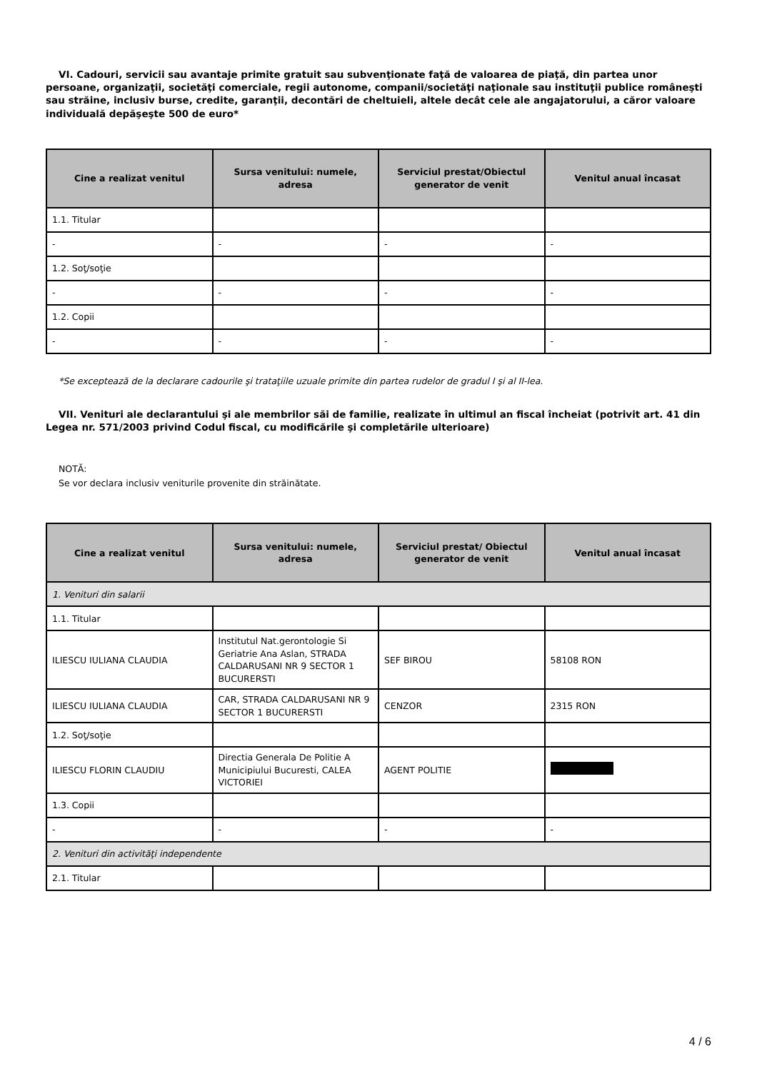VI. Cadouri, servicii sau avantaje primite gratuit sau subvenţionate faţă de valoarea de piaţă, din partea unor persoane, organizaţii, societăţi comerciale, regii autonome, companii/societăţi naţionale sau instituţii publice româneşti sau străine, inclusiv burse, credite, garanţii, decontări de cheltuieli, altele decât cele ale angajatorului, a căror valoare individuală depăşeşte 500 de euro*
| Cine a realizat venitul | Sursa venitului: numele, adresa | Serviciul prestat/Obiectul generator de venit | Venitul anual încasat |
| --- | --- | --- | --- |
| 1.1. Titular | | | |
| - | - | - | - |
| 1.2. Soţ/soţie | | | |
| - | - | - | - |
| 1.2. Copii | | | |
| - | - | - | - |
*Se exceptează de la declarare cadourile şi trataţiile uzuale primite din partea rudelor de gradul I şi al II-lea.
VII. Venituri ale declarantului şi ale membrilor săi de familie, realizate în ultimul an fiscal încheiat (potrivit art. 41 din Legea nr. 571/2003 privind Codul fiscal, cu modificările şi completările ulterioare)
NOTĂ:
Se vor declara inclusiv veniturile provenite din străinătate.
| Cine a realizat venitul | Sursa venitului: numele, adresa | Serviciul prestat/ Obiectul generator de venit | Venitul anual încasat |
| --- | --- | --- | --- |
| 1. Venituri din salarii | | | |
| 1.1. Titular | | | |
| ILIESCU IULIANA CLAUDIA | Institutul Nat.gerontologie Si Geriatrie Ana Aslan, STRADA CALDARUSANI NR 9 SECTOR 1 BUCURERSTI | SEF BIROU | 58108 RON |
| ILIESCU IULIANA CLAUDIA | CAR, STRADA CALDARUSANI NR 9 SECTOR 1 BUCURERSTI | CENZOR | 2315 RON |
| 1.2. Soţ/soţie | | | |
| ILIESCU FLORIN CLAUDIU | Directia Generala De Politie A Municipiului Bucuresti, CALEA VICTORIEI | AGENT POLITIE | |
| 1.3. Copii | | | |
| - | - | - | - |
| 2. Venituri din activităţi independente | | | |
| 2.1. Titular | | | |
4 / 6